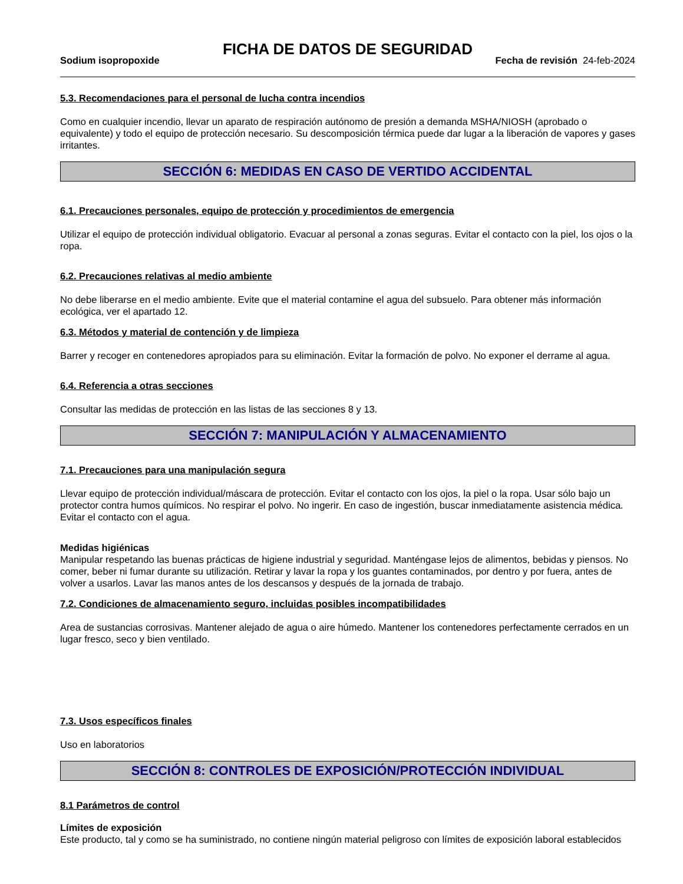FICHA DE DATOS DE SEGURIDAD
Sodium isopropoxide Fecha de revisión 24-feb-2024
5.3. Recomendaciones para el personal de lucha contra incendios
Como en cualquier incendio, llevar un aparato de respiración autónomo de presión a demanda MSHA/NIOSH (aprobado o equivalente) y todo el equipo de protección necesario. Su descomposición térmica puede dar lugar a la liberación de vapores y gases irritantes.
SECCIÓN 6: MEDIDAS EN CASO DE VERTIDO ACCIDENTAL
6.1. Precauciones personales, equipo de protección y procedimientos de emergencia
Utilizar el equipo de protección individual obligatorio. Evacuar al personal a zonas seguras. Evitar el contacto con la piel, los ojos o la ropa.
6.2. Precauciones relativas al medio ambiente
No debe liberarse en el medio ambiente. Evite que el material contamine el agua del subsuelo. Para obtener más información ecológica, ver el apartado 12.
6.3. Métodos y material de contención y de limpieza
Barrer y recoger en contenedores apropiados para su eliminación. Evitar la formación de polvo. No exponer el derrame al agua.
6.4. Referencia a otras secciones
Consultar las medidas de protección en las listas de las secciones 8 y 13.
SECCIÓN 7: MANIPULACIÓN Y ALMACENAMIENTO
7.1. Precauciones para una manipulación segura
Llevar equipo de protección individual/máscara de protección. Evitar el contacto con los ojos, la piel o la ropa. Usar sólo bajo un protector contra humos químicos. No respirar el polvo. No ingerir. En caso de ingestión, buscar inmediatamente asistencia médica. Evitar el contacto con el agua.
Medidas higiénicas
Manipular respetando las buenas prácticas de higiene industrial y seguridad. Manténgase lejos de alimentos, bebidas y piensos. No comer, beber ni fumar durante su utilización. Retirar y lavar la ropa y los guantes contaminados, por dentro y por fuera, antes de volver a usarlos. Lavar las manos antes de los descansos y después de la jornada de trabajo.
7.2. Condiciones de almacenamiento seguro, incluidas posibles incompatibilidades
Area de sustancias corrosivas. Mantener alejado de agua o aire húmedo. Mantener los contenedores perfectamente cerrados en un lugar fresco, seco y bien ventilado.
7.3. Usos específicos finales
Uso en laboratorios
SECCIÓN 8: CONTROLES DE EXPOSICIÓN/PROTECCIÓN INDIVIDUAL
8.1 Parámetros de control
Límites de exposición
Este producto, tal y como se ha suministrado, no contiene ningún material peligroso con límites de exposición laboral establecidos